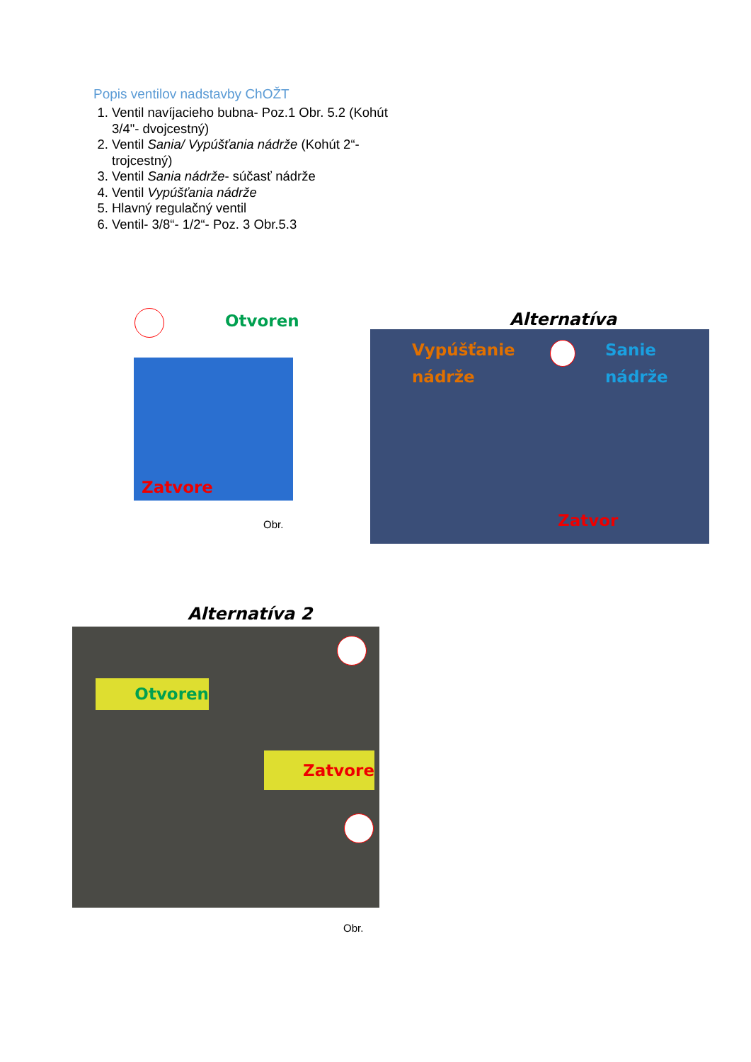Popis ventilov nadstavby ChOŽT
1. Ventil navíjacieho bubna- Poz.1 Obr. 5.2 (Kohút 3/4"- dvojcestný)
2. Ventil Sania/ Vypúšťania nádrže (Kohút 2“-trojcestný)
3. Ventil Sania nádrže- súčasť nádrže
4. Ventil Vypúšťania nádrže
5. Hlavný regulačný ventil
6. Ventil- 3/8“- 1/2“- Poz. 3 Obr.5.3
Otvoren
Zatvore
Obr.
Alternatíva
Vypúšťanie
nádrže
Sanie
nádrže
Zatvor
Alternatíva 2
Otvoren
Zatvore
Obr.